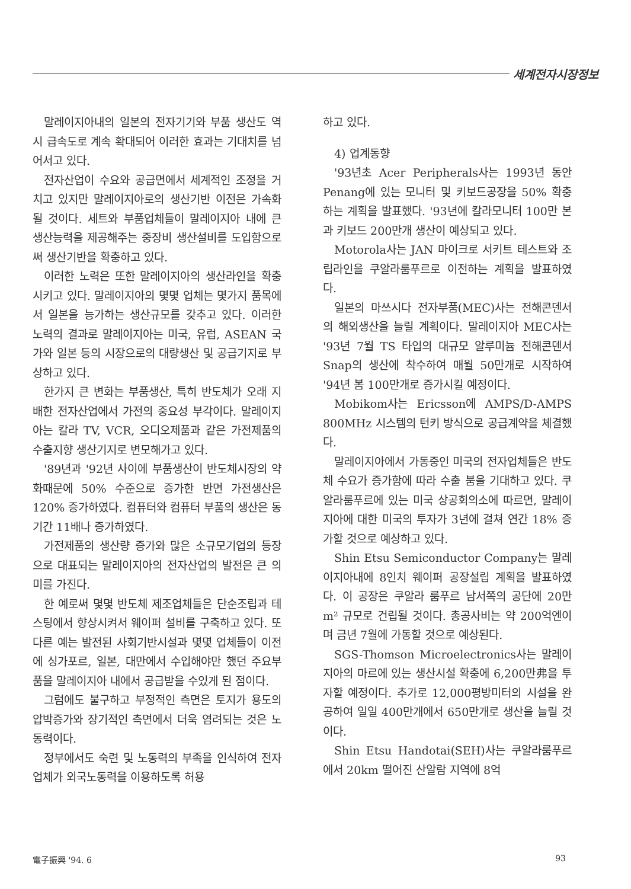세계전자시장정보
말레이지아내의 일본의 전자기기와 부품 생산도 역시 급속도로 계속 확대되어 이러한 효과는 기대치를 넘어서고 있다.
전자산업이 수요와 공급면에서 세계적인 조정을 거치고 있지만 말레이지아로의 생산기반 이전은 가속화될 것이다. 세트와 부품업체들이 말레이지아 내에 큰 생산능력을 제공해주는 중장비 생산설비를 도입함으로써 생산기반을 확충하고 있다.
이러한 노력은 또한 말레이지아의 생산라인을 확충시키고 있다. 말레이지아의 몇몇 업체는 몇가지 품목에서 일본을 능가하는 생산규모를 갖추고 있다. 이러한 노력의 결과로 말레이지아는 미국, 유럽, ASEAN 국가와 일본 등의 시장으로의 대량생산 및 공급기지로 부상하고 있다.
한가지 큰 변화는 부품생산, 특히 반도체가 오래 지배한 전자산업에서 가전의 중요성 부각이다. 말레이지아는 칼라 TV, VCR, 오디오제품과 같은 가전제품의 수출지향 생산기지로 변모해가고 있다.
'89년과 '92년 사이에 부품생산이 반도체시장의 약화때문에 50% 수준으로 증가한 반면 가전생산은 120% 증가하였다. 컴퓨터와 컴퓨터 부품의 생산은 동기간 11배나 증가하였다.
가전제품의 생산량 증가와 많은 소규모기업의 등장으로 대표되는 말레이지아의 전자산업의 발전은 큰 의미를 가진다.
한 예로써 몇몇 반도체 제조업체들은 단순조립과 테스팅에서 향상시켜서 웨이퍼 설비를 구축하고 있다. 또다른 예는 발전된 사회기반시설과 몇몇 업체들이 이전에 싱가포르, 일본, 대만에서 수입해야만 했던 주요부품을 말레이지아 내에서 공급받을 수있게 된 점이다.
그럼에도 불구하고 부정적인 측면은 토지가 용도의 압박증가와 장기적인 측면에서 더욱 염려되는 것은 노동력이다.
정부에서도 숙련 및 노동력의 부족을 인식하여 전자업체가 외국노동력을 이용하도록 허용
하고 있다.
4) 업계동향
'93년초 Acer Peripherals사는 1993년 동안 Penang에 있는 모니터 및 키보드공장을 50% 확충하는 계획을 발표했다. '93년에 칼라모니터 100만 본과 키보드 200만개 생산이 예상되고 있다.
Motorola사는 JAN 마이크로 서키트 테스트와 조립라인을 쿠알라룸푸르로 이전하는 계획을 발표하였다.
일본의 마쓰시다 전자부품(MEC)사는 전해콘덴서의 해외생산을 늘릴 계획이다. 말레이지아 MEC사는 '93년 7월 TS 타입의 대규모 알루미늄 전해콘덴서 Snap의 생산에 착수하여 매월 50만개로 시작하여 '94년 봄 100만개로 증가시킬 예정이다.
Mobikom사는 Ericsson에 AMPS/D-AMPS 800MHz 시스템의 턴키 방식으로 공급계약을 체결했다.
말레이지아에서 가동중인 미국의 전자업체들은 반도체 수요가 증가함에 따라 수출 붐을 기대하고 있다. 쿠알라룸푸르에 있는 미국 상공회의소에 따르면, 말레이지아에 대한 미국의 투자가 3년에 걸쳐 연간 18% 증가할 것으로 예상하고 있다.
Shin Etsu Semiconductor Company는 말레이지아내에 8인치 웨이퍼 공장설립 계획을 발표하였다. 이 공장은 쿠알라 룸푸르 남서쪽의 공단에 20만m² 규모로 건립될 것이다. 총공사비는 약 200억엔이며 금년 7월에 가동할 것으로 예상된다.
SGS-Thomson Microelectronics사는 말레이지아의 마르에 있는 생산시설 확충에 6,200만弗을 투자할 예정이다. 추가로 12,000평방미터의 시설을 완공하여 일일 400만개에서 650만개로 생산을 늘릴 것이다.
Shin Etsu Handotai(SEH)사는 쿠알라룸푸르에서 20km 떨어진 산알람 지역에 8억
電子振興 '94. 6 93